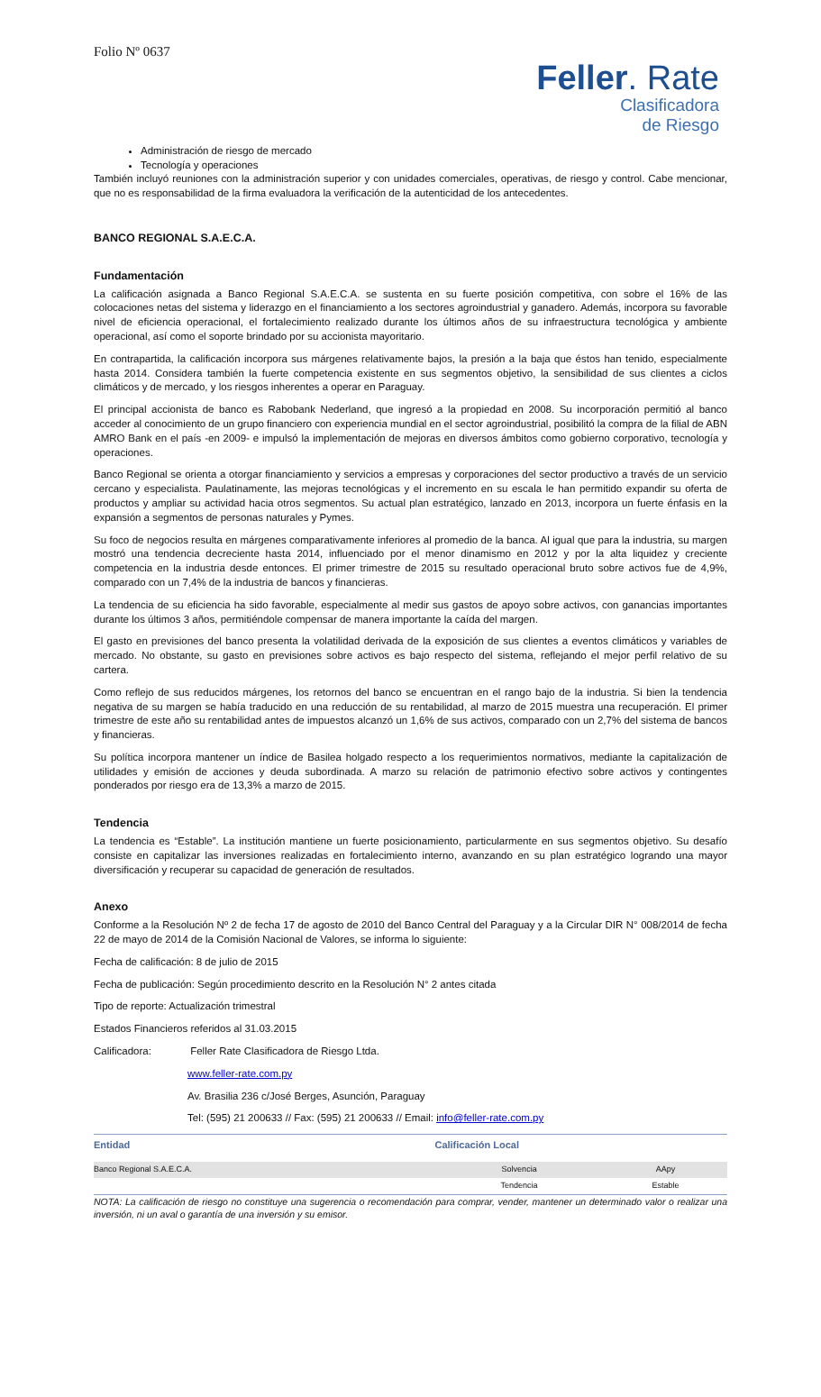Folio Nº 0637
Feller. Rate
Clasificadora
de Riesgo
Administración de riesgo de mercado
Tecnología y operaciones
También incluyó reuniones con la administración superior y con unidades comerciales, operativas, de riesgo y control. Cabe mencionar, que no es responsabilidad de la firma evaluadora la verificación de la autenticidad de los antecedentes.
BANCO REGIONAL S.A.E.C.A.
Fundamentación
La calificación asignada a Banco Regional S.A.E.C.A. se sustenta en su fuerte posición competitiva, con sobre el 16% de las colocaciones netas del sistema y liderazgo en el financiamiento a los sectores agroindustrial y ganadero. Además, incorpora su favorable nivel de eficiencia operacional, el fortalecimiento realizado durante los últimos años de su infraestructura tecnológica y ambiente operacional, así como el soporte brindado por su accionista mayoritario.
En contrapartida, la calificación incorpora sus márgenes relativamente bajos, la presión a la baja que éstos han tenido, especialmente hasta 2014. Considera también la fuerte competencia existente en sus segmentos objetivo, la sensibilidad de sus clientes a ciclos climáticos y de mercado, y los riesgos inherentes a operar en Paraguay.
El principal accionista de banco es Rabobank Nederland, que ingresó a la propiedad en 2008. Su incorporación permitió al banco acceder al conocimiento de un grupo financiero con experiencia mundial en el sector agroindustrial, posibilitó la compra de la filial de ABN AMRO Bank en el país -en 2009- e impulsó la implementación de mejoras en diversos ámbitos como gobierno corporativo, tecnología y operaciones.
Banco Regional se orienta a otorgar financiamiento y servicios a empresas y corporaciones del sector productivo a través de un servicio cercano y especialista. Paulatinamente, las mejoras tecnológicas y el incremento en su escala le han permitido expandir su oferta de productos y ampliar su actividad hacia otros segmentos. Su actual plan estratégico, lanzado en 2013, incorpora un fuerte énfasis en la expansión a segmentos de personas naturales y Pymes.
Su foco de negocios resulta en márgenes comparativamente inferiores al promedio de la banca. Al igual que para la industria, su margen mostró una tendencia decreciente hasta 2014, influenciado por el menor dinamismo en 2012 y por la alta liquidez y creciente competencia en la industria desde entonces. El primer trimestre de 2015 su resultado operacional bruto sobre activos fue de 4,9%, comparado con un 7,4% de la industria de bancos y financieras.
La tendencia de su eficiencia ha sido favorable, especialmente al medir sus gastos de apoyo sobre activos, con ganancias importantes durante los últimos 3 años, permitiéndole compensar de manera importante la caída del margen.
El gasto en previsiones del banco presenta la volatilidad derivada de la exposición de sus clientes a eventos climáticos y variables de mercado. No obstante, su gasto en previsiones sobre activos es bajo respecto del sistema, reflejando el mejor perfil relativo de su cartera.
Como reflejo de sus reducidos márgenes, los retornos del banco se encuentran en el rango bajo de la industria. Si bien la tendencia negativa de su margen se había traducido en una reducción de su rentabilidad, al marzo de 2015 muestra una recuperación. El primer trimestre de este año su rentabilidad antes de impuestos alcanzó un 1,6% de sus activos, comparado con un 2,7% del sistema de bancos y financieras.
Su política incorpora mantener un índice de Basilea holgado respecto a los requerimientos normativos, mediante la capitalización de utilidades y emisión de acciones y deuda subordinada. A marzo su relación de patrimonio efectivo sobre activos y contingentes ponderados por riesgo era de 13,3% a marzo de 2015.
Tendencia
La tendencia es “Estable”. La institución mantiene un fuerte posicionamiento, particularmente en sus segmentos objetivo. Su desafío consiste en capitalizar las inversiones realizadas en fortalecimiento interno, avanzando en su plan estratégico logrando una mayor diversificación y recuperar su capacidad de generación de resultados.
Anexo
Conforme a la Resolución Nº 2 de fecha 17 de agosto de 2010 del Banco Central del Paraguay y a la Circular DIR N° 008/2014 de fecha 22 de mayo de 2014 de la Comisión Nacional de Valores, se informa lo siguiente:
Fecha de calificación: 8 de julio de 2015
Fecha de publicación: Según procedimiento descrito en la Resolución N° 2 antes citada
Tipo de reporte: Actualización trimestral
Estados Financieros referidos al 31.03.2015
Calificadora: Feller Rate Clasificadora de Riesgo Ltda.
www.feller-rate.com.py
Av. Brasilia 236 c/José Berges, Asunción, Paraguay
Tel: (595) 21 200633 // Fax: (595) 21 200633 // Email: info@feller-rate.com.py
| Entidad | Calificación Local | |
| --- | --- | --- |
| Banco Regional S.A.E.C.A. | Solvencia | AApy |
| | Tendencia | Estable |
NOTA: La calificación de riesgo no constituye una sugerencia o recomendación para comprar, vender, mantener un determinado valor o realizar una inversión, ni un aval o garantía de una inversión y su emisor.